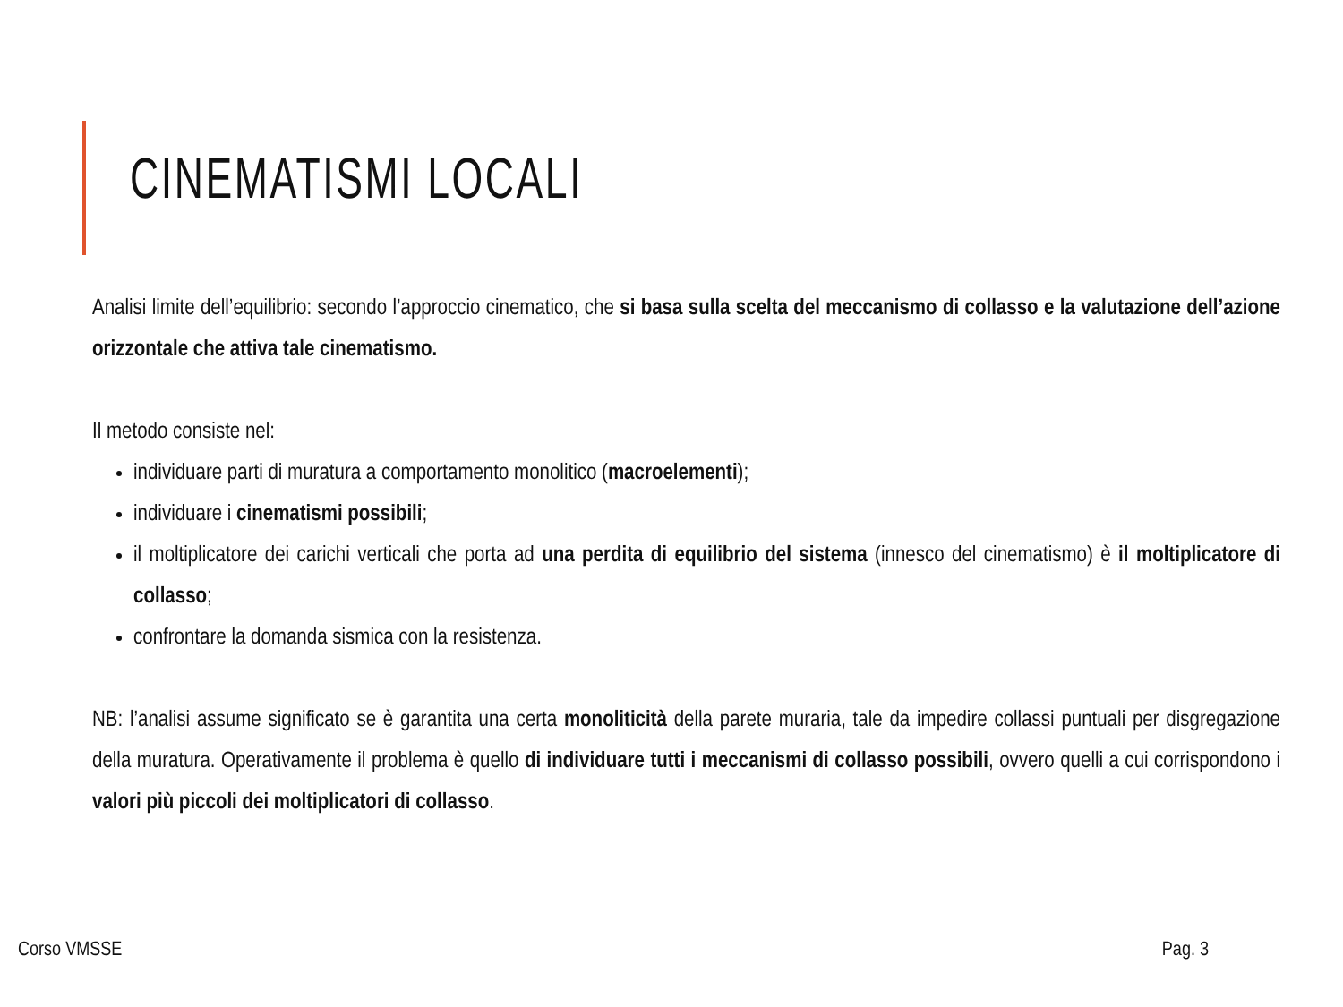CINEMATISMI LOCALI
Analisi limite dell’equilibrio: secondo l’approccio cinematico, che si basa sulla scelta del meccanismo di collasso e la valutazione dell’azione orizzontale che attiva tale cinematismo.
Il metodo consiste nel:
individuare parti di muratura a comportamento monolitico (macroelementi);
individuare i cinematismi possibili;
il moltiplicatore dei carichi verticali che porta ad una perdita di equilibrio del sistema (innesco del cinematismo) è il moltiplicatore di collasso;
confrontare la domanda sismica con la resistenza.
NB: l’analisi assume significato se è garantita una certa monoliticità della parete muraria, tale da impedire collassi puntuali per disgregazione della muratura. Operativamente il problema è quello di individuare tutti i meccanismi di collasso possibili, ovvero quelli a cui corrispondono i valori più piccoli dei moltiplicatori di collasso.
Corso VMSSE Pag. 3